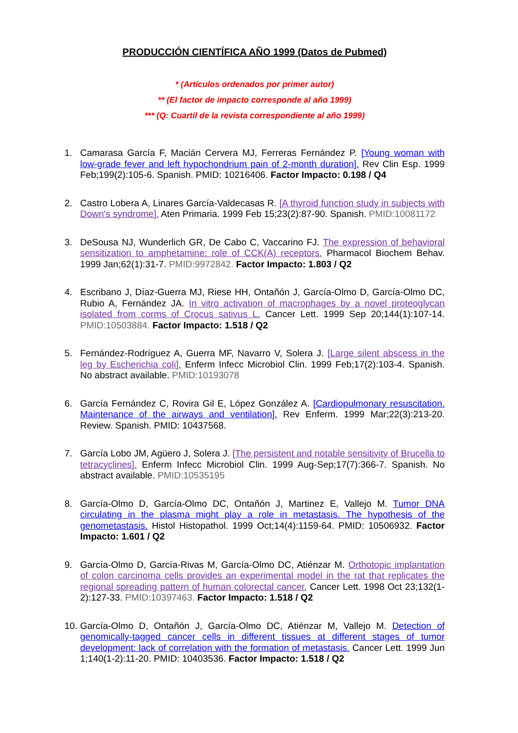PRODUCCIÓN CIENTÍFICA AÑO 1999 (Datos de Pubmed)
* (Artículos ordenados por primer autor)
** (El factor de impacto corresponde al año 1999)
*** (Q: Cuartil de la revista correspondiente al año 1999)
1. Camarasa García F, Macián Cervera MJ, Ferreras Fernández P. [Young woman with low-grade fever and left hypochondrium pain of 2-month duration]. Rev Clin Esp. 1999 Feb;199(2):105-6. Spanish. PMID: 10216406. Factor Impacto: 0.198 / Q4
2. Castro Lobera A, Linares García-Valdecasas R. [A thyroid function study in subjects with Down's syndrome]. Aten Primaria. 1999 Feb 15;23(2):87-90. Spanish. PMID:10081172
3. DeSousa NJ, Wunderlich GR, De Cabo C, Vaccarino FJ. The expression of behavioral sensitization to amphetamine: role of CCK(A) receptors. Pharmacol Biochem Behav. 1999 Jan;62(1):31-7. PMID:9972842. Factor Impacto: 1.803 / Q2
4. Escribano J, Díaz-Guerra MJ, Riese HH, Ontañón J, García-Olmo D, García-Olmo DC, Rubio A, Fernández JA. In vitro activation of macrophages by a novel proteoglycan isolated from corms of Crocus sativus L. Cancer Lett. 1999 Sep 20;144(1):107-14. PMID:10503884. Factor Impacto: 1.518 / Q2
5. Fernández-Rodríguez A, Guerra MF, Navarro V, Solera J. [Large silent abscess in the leg by Escherichia coli]. Enferm Infecc Microbiol Clin. 1999 Feb;17(2):103-4. Spanish. No abstract available. PMID:10193078
6. García Fernández C, Rovira Gil E, López González A. [Cardiopulmonary resuscitation. Maintenance of the airways and ventilation]. Rev Enferm. 1999 Mar;22(3):213-20. Review. Spanish. PMID: 10437568.
7. García Lobo JM, Agüero J, Solera J. [The persistent and notable sensitivity of Brucella to tetracyclines]. Enferm Infecc Microbiol Clin. 1999 Aug-Sep;17(7):366-7. Spanish. No abstract available. PMID:10535195
8. García-Olmo D, García-Olmo DC, Ontañón J, Martinez E, Vallejo M. Tumor DNA circulating in the plasma might play a role in metastasis. The hypothesis of the genometastasis. Histol Histopathol. 1999 Oct;14(4):1159-64. PMID: 10506932. Factor Impacto: 1.601 / Q2
9. García-Olmo D, García-Rivas M, García-Olmo DC, Atiénzar M. Orthotopic implantation of colon carcinoma cells provides an experimental model in the rat that replicates the regional spreading pattern of human colorectal cancer. Cancer Lett. 1998 Oct 23;132(1-2):127-33. PMID:10397463. Factor Impacto: 1.518 / Q2
10. García-Olmo D, Ontañón J, García-Olmo DC, Atiénzar M, Vallejo M. Detection of genomically-tagged cancer cells in different tissues at different stages of tumor development: lack of correlation with the formation of metastasis. Cancer Lett. 1999 Jun 1;140(1-2):11-20. PMID: 10403536. Factor Impacto: 1.518 / Q2